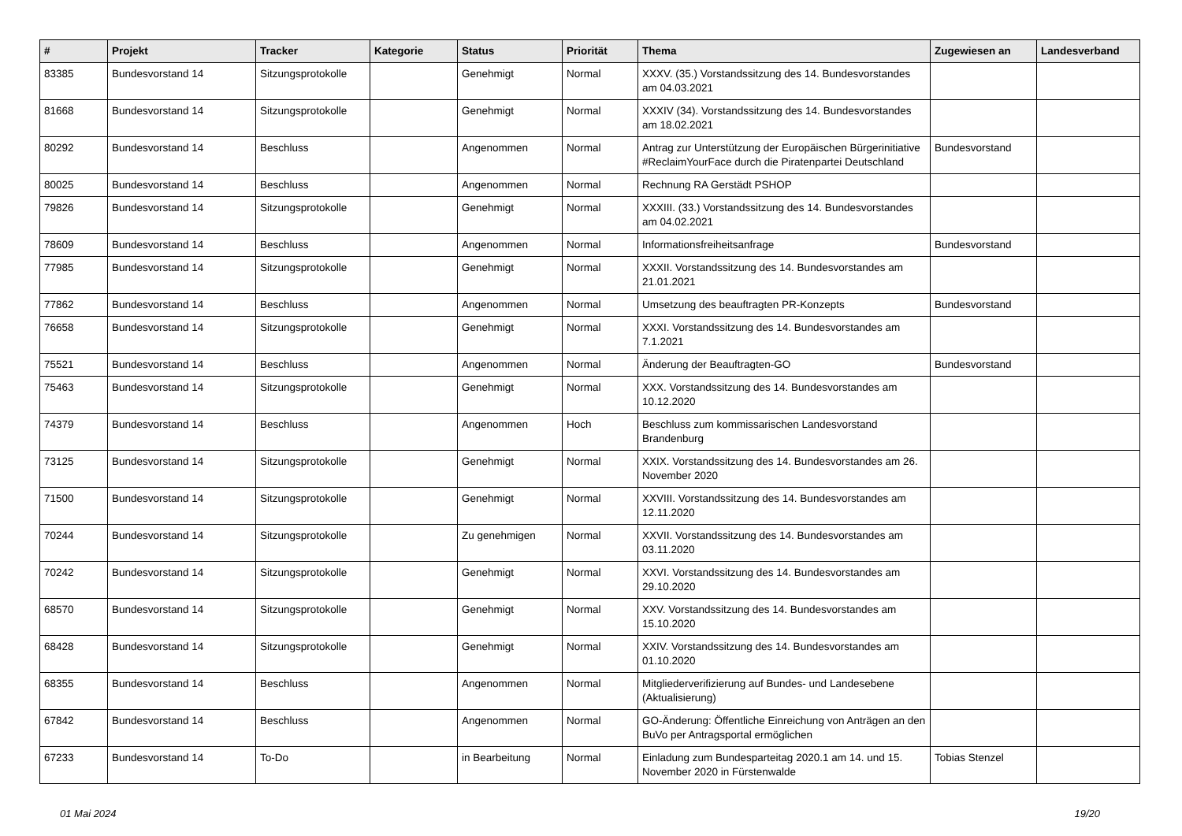| # | Projekt | Tracker | Kategorie | Status | Priorität | Thema | Zugewiesen an | Landesverband |
| --- | --- | --- | --- | --- | --- | --- | --- | --- |
| 83385 | Bundesvorstand 14 | Sitzungsprotokolle | | Genehmigt | Normal | XXXV. (35.) Vorstandssitzung des 14. Bundesvorstandes am 04.03.2021 | | |
| 81668 | Bundesvorstand 14 | Sitzungsprotokolle | | Genehmigt | Normal | XXXIV (34). Vorstandssitzung des 14. Bundesvorstandes am 18.02.2021 | | |
| 80292 | Bundesvorstand 14 | Beschluss | | Angenommen | Normal | Antrag zur Unterstützung der Europäischen Bürgerinitiative #ReclaimYourFace durch die Piratenpartei Deutschland | Bundesvorstand | |
| 80025 | Bundesvorstand 14 | Beschluss | | Angenommen | Normal | Rechnung RA Gerstädt PSHOP | | |
| 79826 | Bundesvorstand 14 | Sitzungsprotokolle | | Genehmigt | Normal | XXXIII. (33.) Vorstandssitzung des 14. Bundesvorstandes am 04.02.2021 | | |
| 78609 | Bundesvorstand 14 | Beschluss | | Angenommen | Normal | Informationsfreiheitsanfrage | Bundesvorstand | |
| 77985 | Bundesvorstand 14 | Sitzungsprotokolle | | Genehmigt | Normal | XXXII. Vorstandssitzung des 14. Bundesvorstandes am 21.01.2021 | | |
| 77862 | Bundesvorstand 14 | Beschluss | | Angenommen | Normal | Umsetzung des beauftragten PR-Konzepts | Bundesvorstand | |
| 76658 | Bundesvorstand 14 | Sitzungsprotokolle | | Genehmigt | Normal | XXXI. Vorstandssitzung des 14. Bundesvorstandes am 7.1.2021 | | |
| 75521 | Bundesvorstand 14 | Beschluss | | Angenommen | Normal | Änderung der Beauftragten-GO | Bundesvorstand | |
| 75463 | Bundesvorstand 14 | Sitzungsprotokolle | | Genehmigt | Normal | XXX. Vorstandssitzung des 14. Bundesvorstandes am 10.12.2020 | | |
| 74379 | Bundesvorstand 14 | Beschluss | | Angenommen | Hoch | Beschluss zum kommissarischen Landesvorstand Brandenburg | | |
| 73125 | Bundesvorstand 14 | Sitzungsprotokolle | | Genehmigt | Normal | XXIX. Vorstandssitzung des 14. Bundesvorstandes am 26. November 2020 | | |
| 71500 | Bundesvorstand 14 | Sitzungsprotokolle | | Genehmigt | Normal | XXVIII. Vorstandssitzung des 14. Bundesvorstandes am 12.11.2020 | | |
| 70244 | Bundesvorstand 14 | Sitzungsprotokolle | | Zu genehmigen | Normal | XXVII. Vorstandssitzung des 14. Bundesvorstandes am 03.11.2020 | | |
| 70242 | Bundesvorstand 14 | Sitzungsprotokolle | | Genehmigt | Normal | XXVI. Vorstandssitzung des 14. Bundesvorstandes am 29.10.2020 | | |
| 68570 | Bundesvorstand 14 | Sitzungsprotokolle | | Genehmigt | Normal | XXV. Vorstandssitzung des 14. Bundesvorstandes am 15.10.2020 | | |
| 68428 | Bundesvorstand 14 | Sitzungsprotokolle | | Genehmigt | Normal | XXIV. Vorstandssitzung des 14. Bundesvorstandes am 01.10.2020 | | |
| 68355 | Bundesvorstand 14 | Beschluss | | Angenommen | Normal | Mitgliederverifizierung auf Bundes- und Landesebene (Aktualisierung) | | |
| 67842 | Bundesvorstand 14 | Beschluss | | Angenommen | Normal | GO-Änderung: Öffentliche Einreichung von Anträgen an den BuVo per Antragsportal ermöglichen | | |
| 67233 | Bundesvorstand 14 | To-Do | | in Bearbeitung | Normal | Einladung zum Bundesparteitag 2020.1 am 14. und 15. November 2020 in Fürstenwalde | Tobias Stenzel | |
01 Mai 2024 19/20